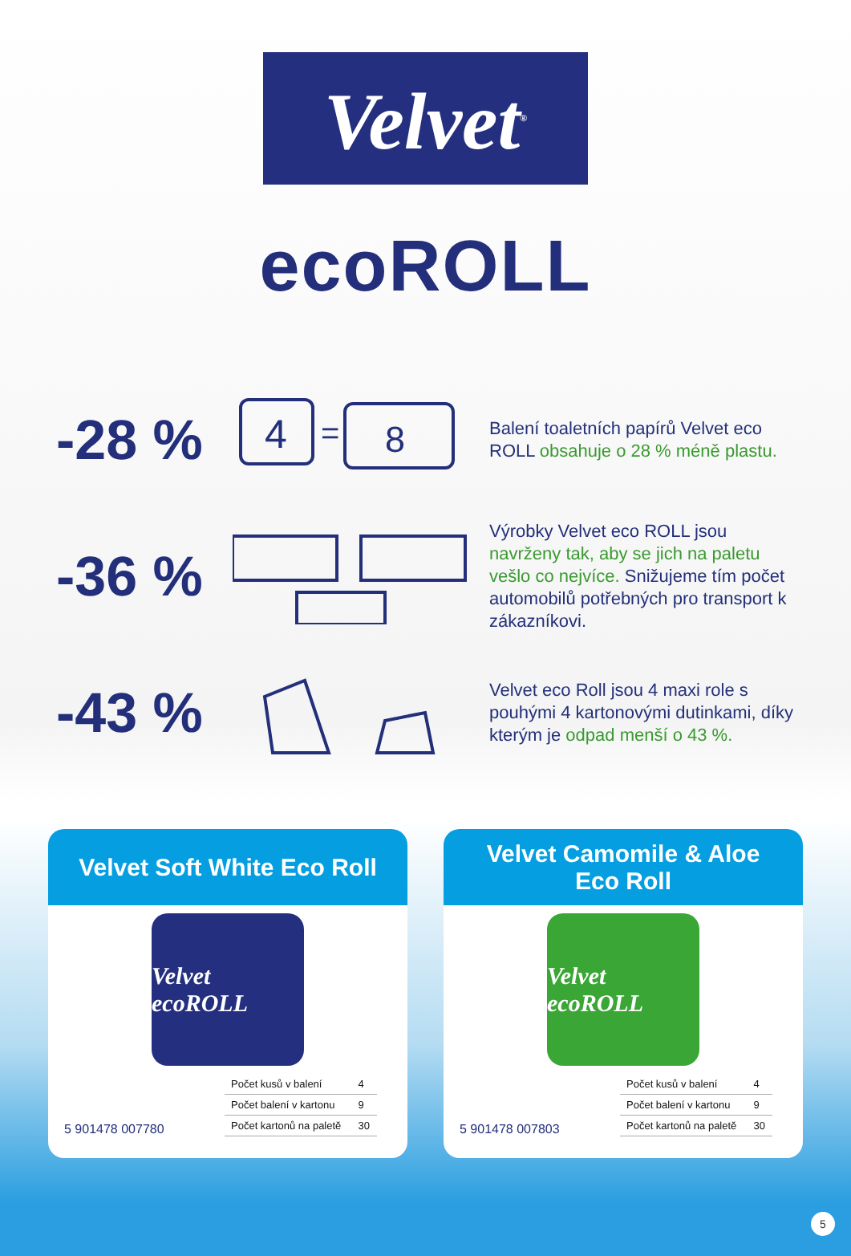Velvet<sup>®</sup>
ecoROLL
-28 %
4
=
8
Balení toaletních papírů Velvet eco ROLL obsahuje o 28 % méně plastu.
-36 %
Výrobky Velvet eco ROLL jsou navrženy tak, aby se jich na paletu vešlo co nejvíce. Snižujeme tím počet automobilů potřebných pro transport k zákazníkovi.
-43 %
Velvet eco Roll jsou 4 maxi role s pouhými 4 kartonovými dutinkami, díky kterým je odpad menší o 43 %.
Velvet Soft White Eco Roll
Velvet ecoROLL
5 901478 007780
| Počet kusů v balení | 4 |
| Počet balení v kartonu | 9 |
| Počet kartonů na paletě | 30 |
Velvet Camomile & Aloe
Eco Roll
Velvet ecoROLL
5 901478 007803
| Počet kusů v balení | 4 |
| Počet balení v kartonu | 9 |
| Počet kartonů na paletě | 30 |
5